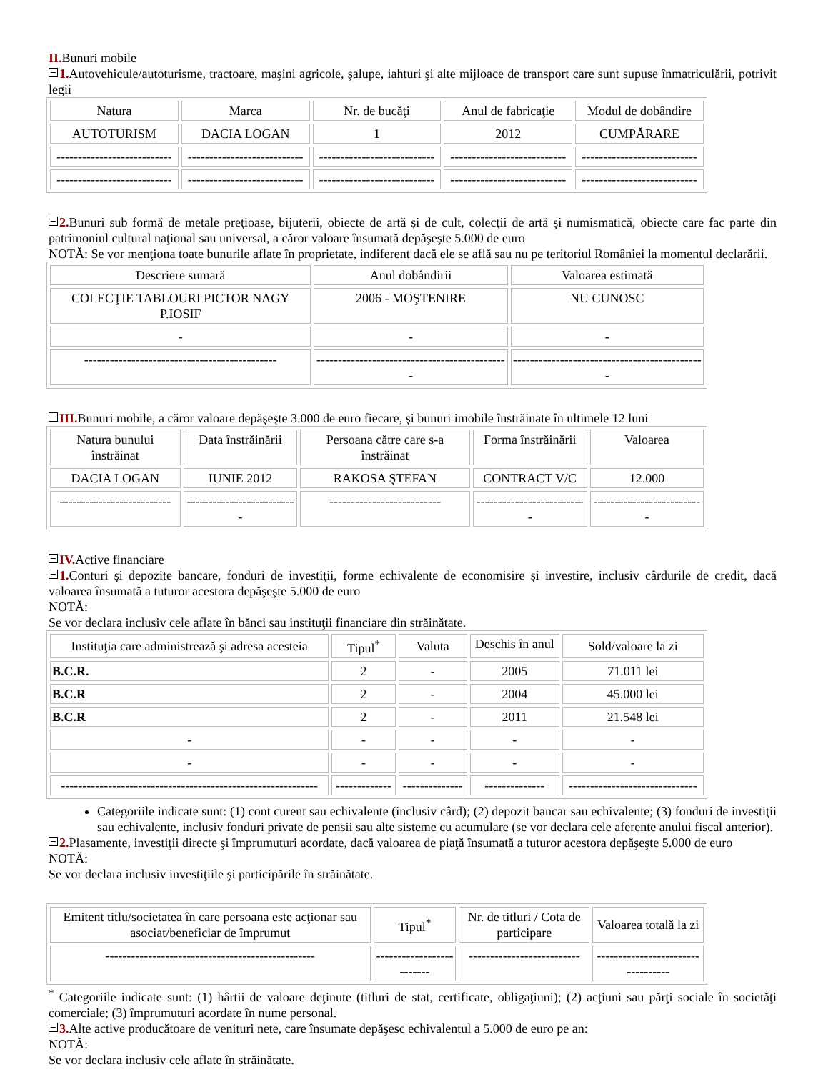II. Bunuri mobile
1. Autovehicule/autoturisme, tractoare, maşini agricole, şalupe, iahturi şi alte mijloace de transport care sunt supuse înmatriculării, potrivit legii
| Natura | Marca | Nr. de bucăţi | Anul de fabricaţie | Modul de dobândire |
| --- | --- | --- | --- | --- |
| AUTOTURISM | DACIA LOGAN | 1 | 2012 | CUMPĂRARE |
| --------------------------- | --------------------------- | --------------------------- | --------------------------- | --------------------------- |
| --------------------------- | --------------------------- | --------------------------- | --------------------------- | --------------------------- |
2. Bunuri sub formă de metale preţioase, bijuterii, obiecte de artă şi de cult, colecţii de artă şi numismatică, obiecte care fac parte din patrimoniul cultural naţional sau universal, a căror valoare însumată depăşeşte 5.000 de euro
NOTĂ: Se vor menţiona toate bunurile aflate în proprietate, indiferent dacă ele se află sau nu pe teritoriul României la momentul declarării.
| Descriere sumară | Anul dobândirii | Valoarea estimată |
| --- | --- | --- |
| COLECŢIE TABLOURI PICTOR NAGY P.IOSIF | 2006 - MOŞTENIRE | NU CUNOSC |
| - | - | - |
| --------------------------------------------- | --------------------------------------------- | --------------------------------------------- |
III. Bunuri mobile, a căror valoare depăşeşte 3.000 de euro fiecare, şi bunuri imobile înstrăinate în ultimele 12 luni
| Natura bunului înstrăinat | Data înstrăinării | Persoana către care s-a înstrăinat | Forma înstrăinării | Valoarea |
| --- | --- | --- | --- | --- |
| DACIA LOGAN | IUNIE 2012 | RAKOSA ŞTEFAN | CONTRACT V/C | 12.000 |
| -------------------------- | -------------------------- | -------------------------- | -------------------------- | -------------------------- |
IV. Active financiare
1. Conturi şi depozite bancare, fonduri de investiţii, forme echivalente de economisire şi investire, inclusiv cârdurile de credit, dacă valoarea însumată a tuturor acestora depăşeşte 5.000 de euro
NOTĂ:
Se vor declara inclusiv cele aflate în bănci sau instituţii financiare din străinătate.
| Instituţia care administrează şi adresa acesteia | Tipul<sup>*</sup> | Valuta | Deschis în anul | Sold/valoare la zi |
| --- | --- | --- | --- | --- |
| B.C.R. | 2 | - | 2005 | 71.011 lei |
| B.C.R | 2 | - | 2004 | 45.000 lei |
| B.C.R | 2 | - | 2011 | 21.548 lei |
| - | - | - | - | - |
| - | - | - | - | - |
| ------------------------------------------------------------ | ------------- | -------------- | -------------- | ------------------------------ |
Categoriile indicate sunt: (1) cont curent sau echivalente (inclusiv cârd); (2) depozit bancar sau echivalente; (3) fonduri de investiţii sau echivalente, inclusiv fonduri private de pensii sau alte sisteme cu acumulare (se vor declara cele aferente anului fiscal anterior).
2. Plasamente, investiţii directe şi împrumuturi acordate, dacă valoarea de piaţă însumată a tuturor acestora depăşeşte 5.000 de euro
NOTĂ:
Se vor declara inclusiv investiţiile şi participările în străinătate.
| Emitent titlu/societatea în care persoana este acţionar sau asociat/beneficiar de împrumut | Tipul<sup>*</sup> | Nr. de titluri / Cota de participare | Valoarea totală la zi |
| --- | --- | --- | --- |
| ------------------------------------------------- | ------------------------- | -------------------------- | ---------------------------------- |
<sup>*</sup> Categoriile indicate sunt: (1) hârtii de valoare deţinute (titluri de stat, certificate, obligaţiuni); (2) acţiuni sau părţi sociale în societăţi comerciale; (3) împrumuturi acordate în nume personal.
3. Alte active producătoare de venituri nete, care însumate depăşesc echivalentul a 5.000 de euro pe an:
NOTĂ:
Se vor declara inclusiv cele aflate în străinătate.